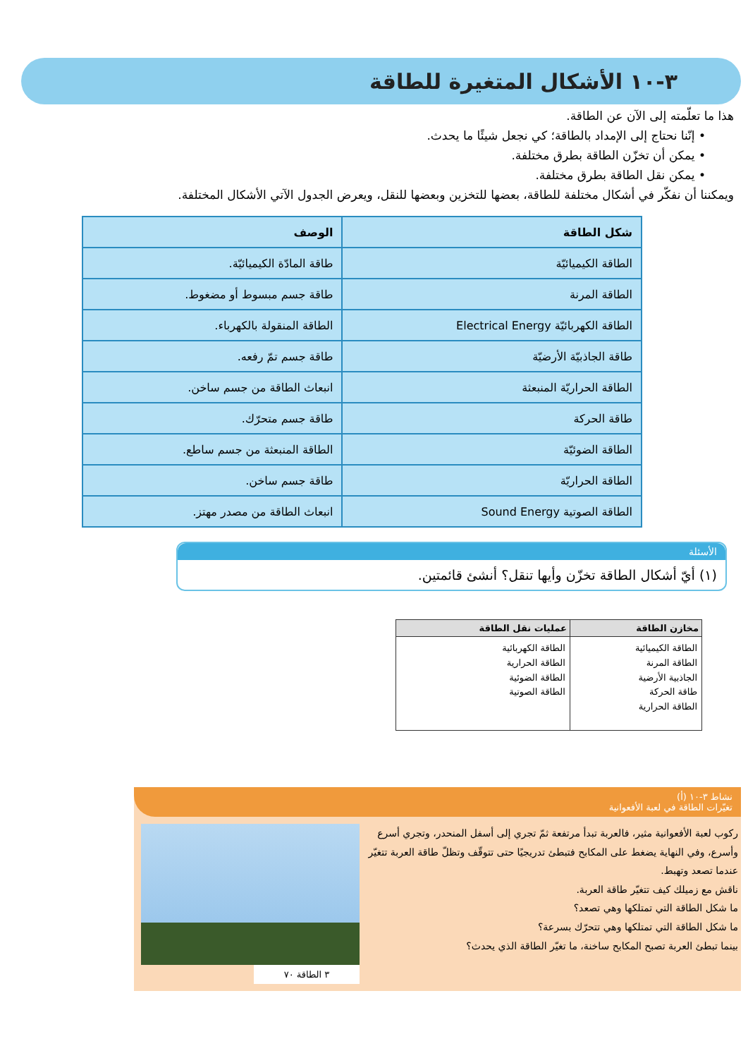٣-١٠ الأشكال المتغيرة للطاقة
هذا ما تعلّمته إلى الآن عن الطاقة.
• إنّنا نحتاج إلى الإمداد بالطاقة؛ كي نجعل شيئًا ما يحدث.
• يمكن أن تخزّن الطاقة بطرق مختلفة.
• يمكن نقل الطاقة بطرق مختلفة.
ويمكننا أن نفكّر في أشكال مختلفة للطاقة، بعضها للتخزين وبعضها للنقل، ويعرض الجدول الآتي الأشكال المختلفة.
| شكل الطاقة | الوصف |
| --- | --- |
| الطاقة الكيميائيّة | طاقة المادّة الكيميائيّة. |
| الطاقة المرنة | طاقة جسم مبسوط أو مضغوط. |
| الطاقة الكهربائيّة Electrical Energy | الطاقة المنقولة بالكهرباء. |
| طاقة الجاذبيّة الأرضيّة | طاقة جسم تمّ رفعه. |
| الطاقة الحراريّة المنبعثة | انبعاث الطاقة من جسم ساخن. |
| طاقة الحركة | طاقة جسم متحرّك. |
| الطاقة الضوئيّة | الطاقة المنبعثة من جسم ساطع. |
| الطاقة الحراريّة | طاقة جسم ساخن. |
| الطاقة الصوتية Sound Energy | انبعاث الطاقة من مصدر مهتز. |
الأسئلة
(١) أيّ أشكال الطاقة تخزّن وأيها تنقل؟ أنشئ قائمتين.
| مخازن الطاقة | عمليات نقل الطاقة |
| --- | --- |
| الطاقة الكيميائية الطاقة المرنة الجاذبية الأرضية طاقة الحركة الطاقة الحرارية | الطاقة الكهربائية الطاقة الحرارية الطاقة الضوئية الطاقة الصوتية |
نشاط ٣-١٠ (أ)
تغيّرات الطاقة في لعبة الأفعوانية
ركوب لعبة الأفعوانية مثير، فالعربة تبدأ مرتفعة ثمّ تجري إلى أسفل المنحدر، وتجري أسرع وأسرع، وفي النهاية يضغط على المكابح فتبطئ تدريجيًا حتى تتوقّف وتظلّ طاقة العربة تتغيّر عندما تصعد وتهبط.
ناقش مع زميلك كيف تتغيّر طاقة العربة.
ما شكل الطاقة التي تمتلكها وهي تصعد؟
ما شكل الطاقة التي تمتلكها وهي تتحرّك بسرعة؟
بينما تبطئ العربة تصبح المكابح ساخنة، ما تغيّر الطاقة الذي يحدث؟
٣ الطاقة ٧٠